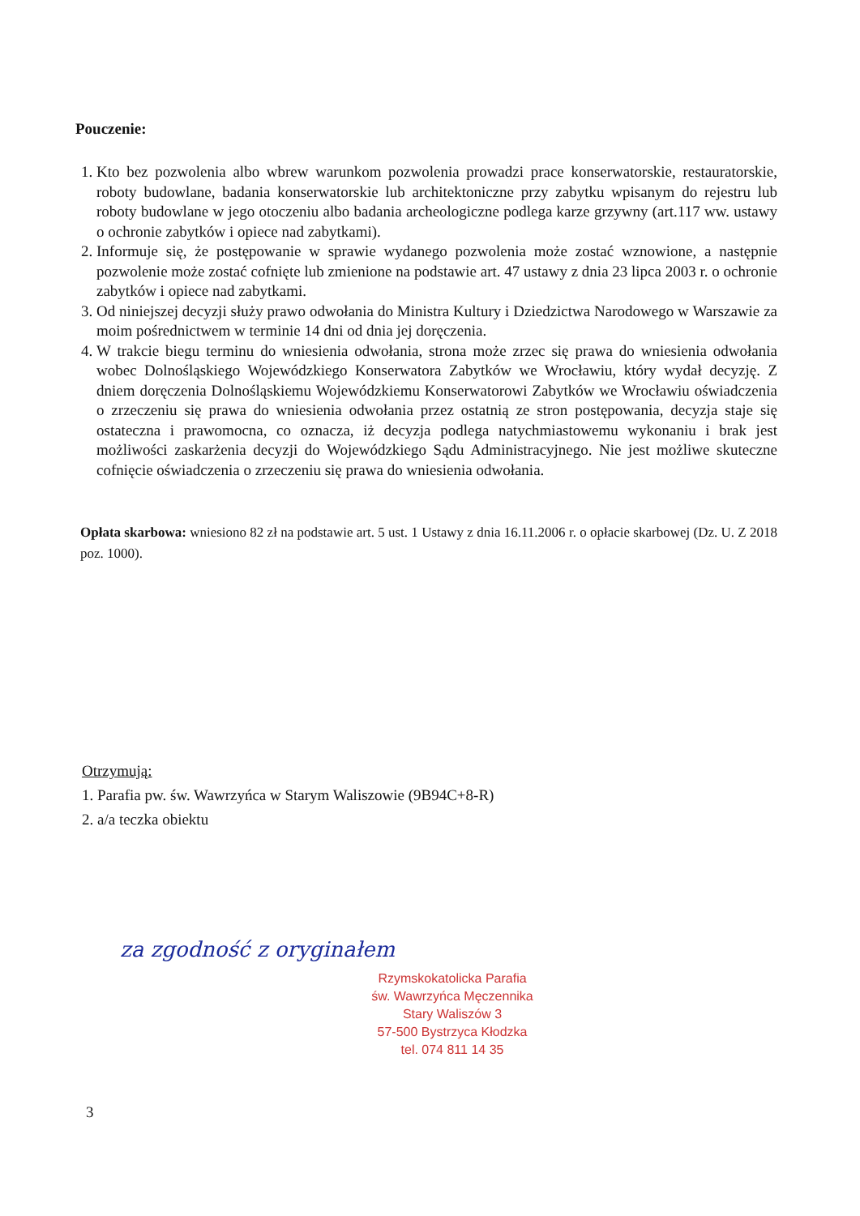Pouczenie:
1. Kto bez pozwolenia albo wbrew warunkom pozwolenia prowadzi prace konserwatorskie, restauratorskie, roboty budowlane, badania konserwatorskie lub architektoniczne przy zabytku wpisanym do rejestru lub roboty budowlane w jego otoczeniu albo badania archeologiczne podlega karze grzywny (art.117 ww. ustawy o ochronie zabytków i opiece nad zabytkami).
2. Informuje się, że postępowanie w sprawie wydanego pozwolenia może zostać wznowione, a następnie pozwolenie może zostać cofnięte lub zmienione na podstawie art. 47 ustawy z dnia 23 lipca 2003 r. o ochronie zabytków i opiece nad zabytkami.
3. Od niniejszej decyzji służy prawo odwołania do Ministra Kultury i Dziedzictwa Narodowego w Warszawie za moim pośrednictwem w terminie 14 dni od dnia jej doręczenia.
4. W trakcie biegu terminu do wniesienia odwołania, strona może zrzec się prawa do wniesienia odwołania wobec Dolnośląskiego Wojewódzkiego Konserwatora Zabytków we Wrocławiu, który wydał decyzję. Z dniem doręczenia Dolnośląskiemu Wojewódzkiemu Konserwatorowi Zabytków we Wrocławiu oświadczenia o zrzeczeniu się prawa do wniesienia odwołania przez ostatnią ze stron postępowania, decyzja staje się ostateczna i prawomocna, co oznacza, iż decyzja podlega natychmiastowemu wykonaniu i brak jest możliwości zaskarżenia decyzji do Wojewódzkiego Sądu Administracyjnego. Nie jest możliwe skuteczne cofnięcie oświadczenia o zrzeczeniu się prawa do wniesienia odwołania.
Opłata skarbowa: wniesiono 82 zł na podstawie art. 5 ust. 1 Ustawy z dnia 16.11.2006 r. o opłacie skarbowej (Dz. U. Z 2018 poz. 1000).
Otrzymują:
1. Parafia pw. św. Wawrzyńca w Starym Waliszowie (9B94C+8-R)
2. a/a teczka obiektu
za zgodność z oryginałem
Rzymskokatolicka Parafia
św. Wawrzyńca Męczennika
Stary Waliszów 3
57-500 Bystrzyca Kłodzka
tel. 074 811 14 35
3